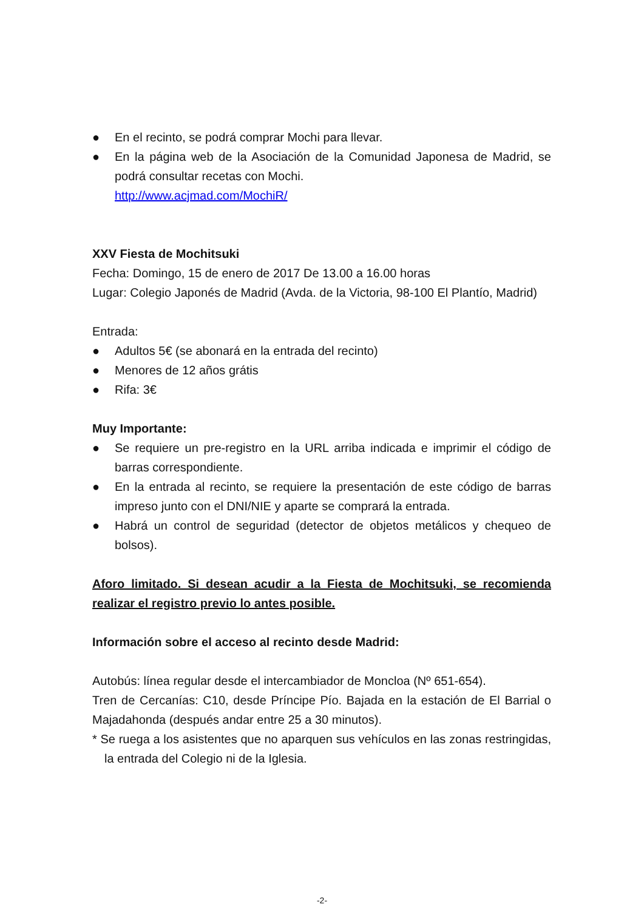● En el recinto, se podrá comprar Mochi para llevar.
● En la página web de la Asociación de la Comunidad Japonesa de Madrid, se podrá consultar recetas con Mochi.
http://www.acjmad.com/MochiR/
XXV Fiesta de Mochitsuki
Fecha: Domingo, 15 de enero de 2017 De 13.00 a 16.00 horas
Lugar: Colegio Japonés de Madrid (Avda. de la Victoria, 98-100 El Plantío, Madrid)
Entrada:
● Adultos 5€ (se abonará en la entrada del recinto)
● Menores de 12 años grátis
● Rifa: 3€
Muy Importante:
● Se requiere un pre-registro en la URL arriba indicada e imprimir el código de barras correspondiente.
● En la entrada al recinto, se requiere la presentación de este código de barras impreso junto con el DNI/NIE y aparte se comprará la entrada.
● Habrá un control de seguridad (detector de objetos metálicos y chequeo de bolsos).
Aforo limitado. Si desean acudir a la Fiesta de Mochitsuki, se recomienda realizar el registro previo lo antes posible.
Información sobre el acceso al recinto desde Madrid:
Autobús: línea regular desde el intercambiador de Moncloa (Nº 651-654).
Tren de Cercanías: C10, desde Príncipe Pío. Bajada en la estación de El Barrial o Majadahonda (después andar entre 25 a 30 minutos).
* Se ruega a los asistentes que no aparquen sus vehículos en las zonas restringidas, la entrada del Colegio ni de la Iglesia.
-2-